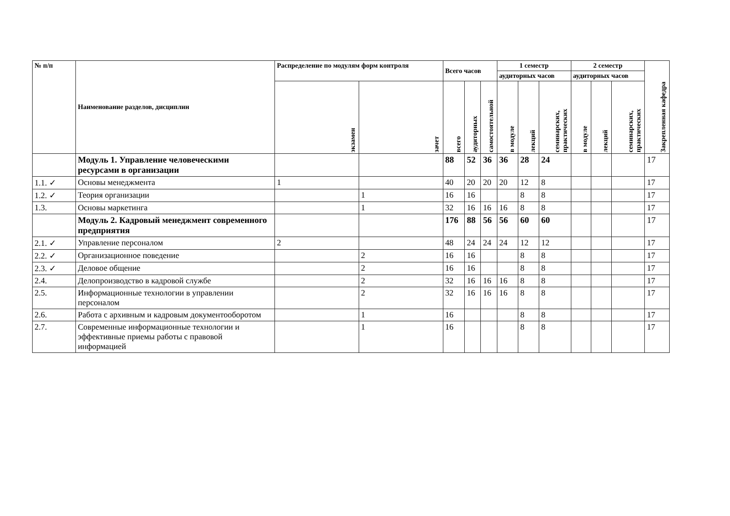| № п/п | Наименование разделов, дисциплин | Распределение по модулям форм контроля | | Всего часов | | | 1 семестр | | | 2 семестр | | | Закрепленная кафедра |
| --- | --- | --- | --- | --- | --- | --- | --- | --- | --- | --- | --- | --- | --- |
| | | | | | | | аудиторных часов | | | аудиторных часов | | | |
| | | | | | | | в модуле | лекций | семинарских, практических | в модуле | лекций | семинарских, практических | |
| | | экзамен | зачет | всего | аудиторных | самостоятельной | | | | | | | |
| | Модуль 1. Управление человеческими ресурсами в организации | | | 88 | 52 | 36 | 36 | 28 | 24 | | | | 17 |
| 1.1. ✓ | Основы менеджмента | 1 | | 40 | 20 | 20 | 20 | 12 | 8 | | | | 17 |
| 1.2. ✓ | Теория организации | | 1 | 16 | 16 | | | 8 | 8 | | | | 17 |
| 1.3. | Основы маркетинга | | 1 | 32 | 16 | 16 | 16 | 8 | 8 | | | | 17 |
| | Модуль 2. Кадровый менеджмент современного предприятия | | | 176 | 88 | 56 | 56 | 60 | 60 | | | | 17 |
| 2.1. ✓ | Управление персоналом | 2 | | 48 | 24 | 24 | 24 | 12 | 12 | | | | 17 |
| 2.2. ✓ | Организационное поведение | | 2 | 16 | 16 | | | 8 | 8 | | | | 17 |
| 2.3. ✓ | Деловое общение | | 2 | 16 | 16 | | | 8 | 8 | | | | 17 |
| 2.4. | Делопроизводство в кадровой службе | | 2 | 32 | 16 | 16 | 16 | 8 | 8 | | | | 17 |
| 2.5. | Информационные технологии в управлении персоналом | | 2 | 32 | 16 | 16 | 16 | 8 | 8 | | | | 17 |
| 2.6. | Работа с архивным и кадровым документооборотом | | 1 | 16 | | | | 8 | 8 | | | | 17 |
| 2.7. | Современные информационные технологии и эффективные приемы работы с правовой информацией | | 1 | 16 | | | | 8 | 8 | | | | 17 |